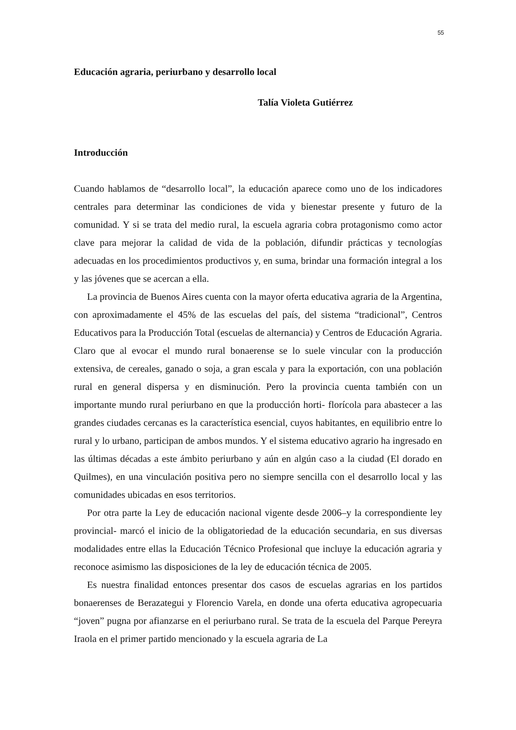55
Educación agraria, periurbano y desarrollo local
Talía Violeta Gutiérrez
Introducción
Cuando hablamos de “desarrollo local”, la educación aparece como uno de los indicadores centrales para determinar las condiciones de vida y bienestar presente y futuro de la comunidad. Y si se trata del medio rural, la escuela agraria cobra protagonismo como actor clave para mejorar la calidad de vida de la población, difundir prácticas y tecnologías adecuadas en los procedimientos productivos y, en suma, brindar una formación integral a los y las jóvenes que se acercan a ella.
La provincia de Buenos Aires cuenta con la mayor oferta educativa agraria de la Argentina, con aproximadamente el 45% de las escuelas del país, del sistema “tradicional”, Centros Educativos para la Producción Total (escuelas de alternancia) y Centros de Educación Agraria. Claro que al evocar el mundo rural bonaerense se lo suele vincular con la producción extensiva, de cereales, ganado o soja, a gran escala y para la exportación, con una población rural en general dispersa y en disminución. Pero la provincia cuenta también con un importante mundo rural periurbano en que la producción horti- florícola para abastecer a las grandes ciudades cercanas es la característica esencial, cuyos habitantes, en equilibrio entre lo rural y lo urbano, participan de ambos mundos. Y el sistema educativo agrario ha ingresado en las últimas décadas a este ámbito periurbano y aún en algún caso a la ciudad (El dorado en Quilmes), en una vinculación positiva pero no siempre sencilla con el desarrollo local y las comunidades ubicadas en esos territorios.
Por otra parte la Ley de educación nacional vigente desde 2006–y la correspondiente ley provincial- marcó el inicio de la obligatoriedad de la educación secundaria, en sus diversas modalidades entre ellas la Educación Técnico Profesional que incluye la educación agraria y reconoce asimismo las disposiciones de la ley de educación técnica de 2005.
Es nuestra finalidad entonces presentar dos casos de escuelas agrarias en los partidos bonaerenses de Berazategui y Florencio Varela, en donde una oferta educativa agropecuaria “joven” pugna por afianzarse en el periurbano rural. Se trata de la escuela del Parque Pereyra Iraola en el primer partido mencionado y la escuela agraria de La